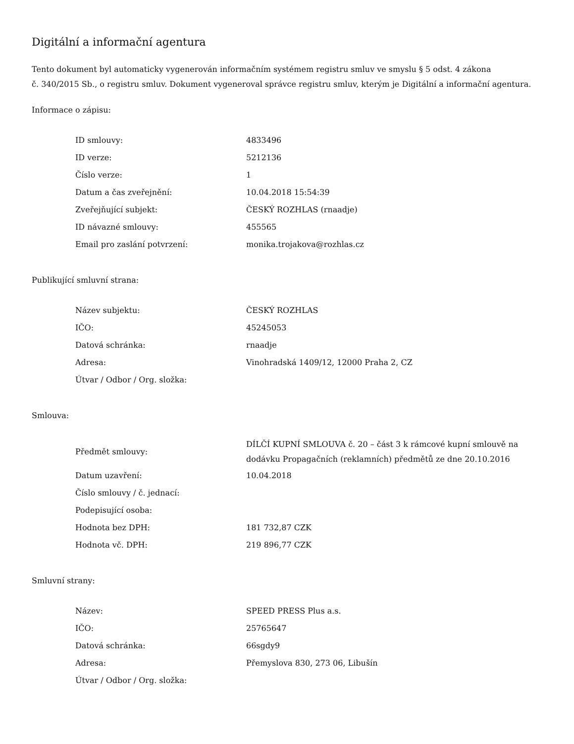Digitální a informační agentura
Tento dokument byl automaticky vygenerován informačním systémem registru smluv ve smyslu § 5 odst. 4 zákona
č. 340/2015 Sb., o registru smluv. Dokument vygeneroval správce registru smluv, kterým je Digitální a informační agentura.
Informace o zápisu:
| ID smlouvy: | 4833496 |
| ID verze: | 5212136 |
| Číslo verze: | 1 |
| Datum a čas zveřejnění: | 10.04.2018 15:54:39 |
| Zveřejňující subjekt: | ČESKÝ ROZHLAS (rnaadje) |
| ID návazné smlouvy: | 455565 |
| Email pro zaslání potvrzení: | monika.trojakova@rozhlas.cz |
Publikující smluvní strana:
| Název subjektu: | ČESKÝ ROZHLAS |
| IČO: | 45245053 |
| Datová schránka: | rnaadje |
| Adresa: | Vinohradská 1409/12, 12000 Praha 2, CZ |
| Útvar / Odbor / Org. složka: | |
Smlouva:
| Předmět smlouvy: | DÍLČÍ KUPNÍ SMLOUVA č. 20 – část 3 k rámcové kupní smlouvě na dodávku Propagačních (reklamních) předmětů ze dne 20.10.2016 |
| Datum uzavření: | 10.04.2018 |
| Číslo smlouvy / č. jednací: | |
| Podepisující osoba: | |
| Hodnota bez DPH: | 181 732,87 CZK |
| Hodnota vč. DPH: | 219 896,77 CZK |
Smluvní strany:
| Název: | SPEED PRESS Plus a.s. |
| IČO: | 25765647 |
| Datová schránka: | 66sgdy9 |
| Adresa: | Přemyslova 830, 273 06, Libušín |
| Útvar / Odbor / Org. složka: | |